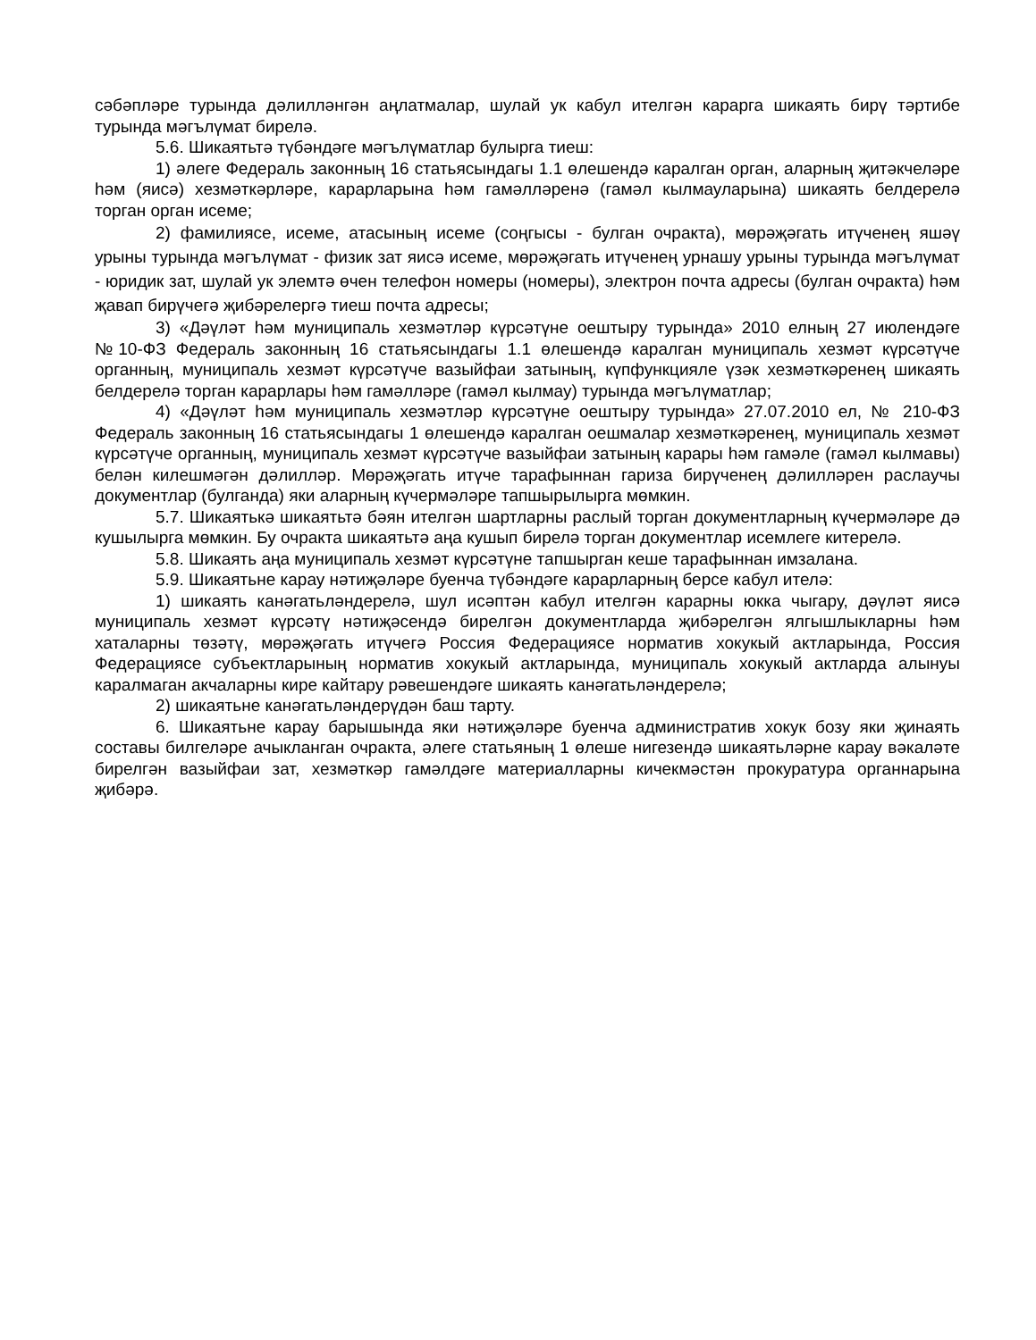сәбәпләре турында дәлилләнгән аңлатмалар, шулай ук кабул ителгән карарга шикаять бирү тәртибе турында мәгълүмат бирелә.
5.6. Шикаятьтә түбәндәге мәгълүматлар булырга тиеш:
1) әлеге Федераль законның 16 статьясындагы 1.1 өлешендә каралган орган, аларның җитәкчеләре һәм (яисә) хезмәткәрләре, карарларына һәм гамәлләренә (гамәл кылмауларына) шикаять белдерелә торган орган исеме;
2) фамилиясе, исеме, атасының исеме (соңгысы - булган очракта), мөрәҗәгать итүченең яшәү урыны турында мәгълүмат - физик зат яисә исеме, мөрәҗәгать итүченең урнашу урыны турында мәгълүмат - юридик зат, шулай ук элемтә өчен телефон номеры (номеры), электрон почта адресы (булган очракта) һәм җавап бирүчегә җибәрелергә тиеш почта адресы;
3) «Дәүләт һәм муниципаль хезмәтләр күрсәтүне оештыру турында» 2010 елның 27 июлендәге №10-ФЗ Федераль законның 16 статьясындагы 1.1 өлешендә каралган муниципаль хезмәт күрсәтүче органның, муниципаль хезмәт күрсәтүче вазыйфаи затының, күпфункцияле үзәк хезмәткәренең шикаять белдерелә торган карарлары һәм гамәлләре (гамәл кылмау) турында мәгълүматлар;
4) «Дәүләт һәм муниципаль хезмәтләр күрсәтүне оештыру турында» 27.07.2010 ел, № 210-ФЗ Федераль законның 16 статьясындагы 1 өлешендә каралган оешмалар хезмәткәренең, муниципаль хезмәт күрсәтүче органның, муниципаль хезмәт күрсәтүче вазыйфаи затының карары һәм гамәле (гамәл кылмавы) белән килешмәгән дәлилләр. Мөрәҗәгать итүче тарафыннан гариза бирүченең дәлилләрен раслаучы документлар (булганда) яки аларның күчермәләре тапшырылырга мөмкин.
5.7. Шикаятькә шикаятьтә бәян ителгән шартларны раслый торган документларның күчермәләре дә кушылырга мөмкин. Бу очракта шикаятьтә аңа кушып бирелә торган документлар исемлеге китерелә.
5.8. Шикаять аңа муниципаль хезмәт күрсәтүне тапшырган кеше тарафыннан имзалана.
5.9. Шикаятьне карау нәтиҗәләре буенча түбәндәге карарларның берсе кабул ителә:
1) шикаять канәгатьләндерелә, шул исәптән кабул ителгән карарны юкка чыгару, дәүләт яисә муниципаль хезмәт күрсәтү нәтиҗәсендә бирелгән документларда җибәрелгән ялгышлыкларны һәм хаталарны төзәтү, мөрәҗәгать итүчегә Россия Федерациясе норматив хокукый актларында, Россия Федерациясе субъектларының норматив хокукый актларында, муниципаль хокукый актларда алынуы каралмаган акчаларны кире кайтару рәвешендәге шикаять канәгатьләндерелә;
2) шикаятьне канәгатьләндерүдән баш тарту.
6. Шикаятьне карау барышында яки нәтиҗәләре буенча административ хокук бозу яки җинаять составы билгеләре ачыкланган очракта, әлеге статьяның 1 өлеше нигезендә шикаятьләрне карау вәкаләте бирелгән вазыйфаи зат, хезмәткәр гамәлдәге материалларны кичекмәстән прокуратура органнарына җибәрә.